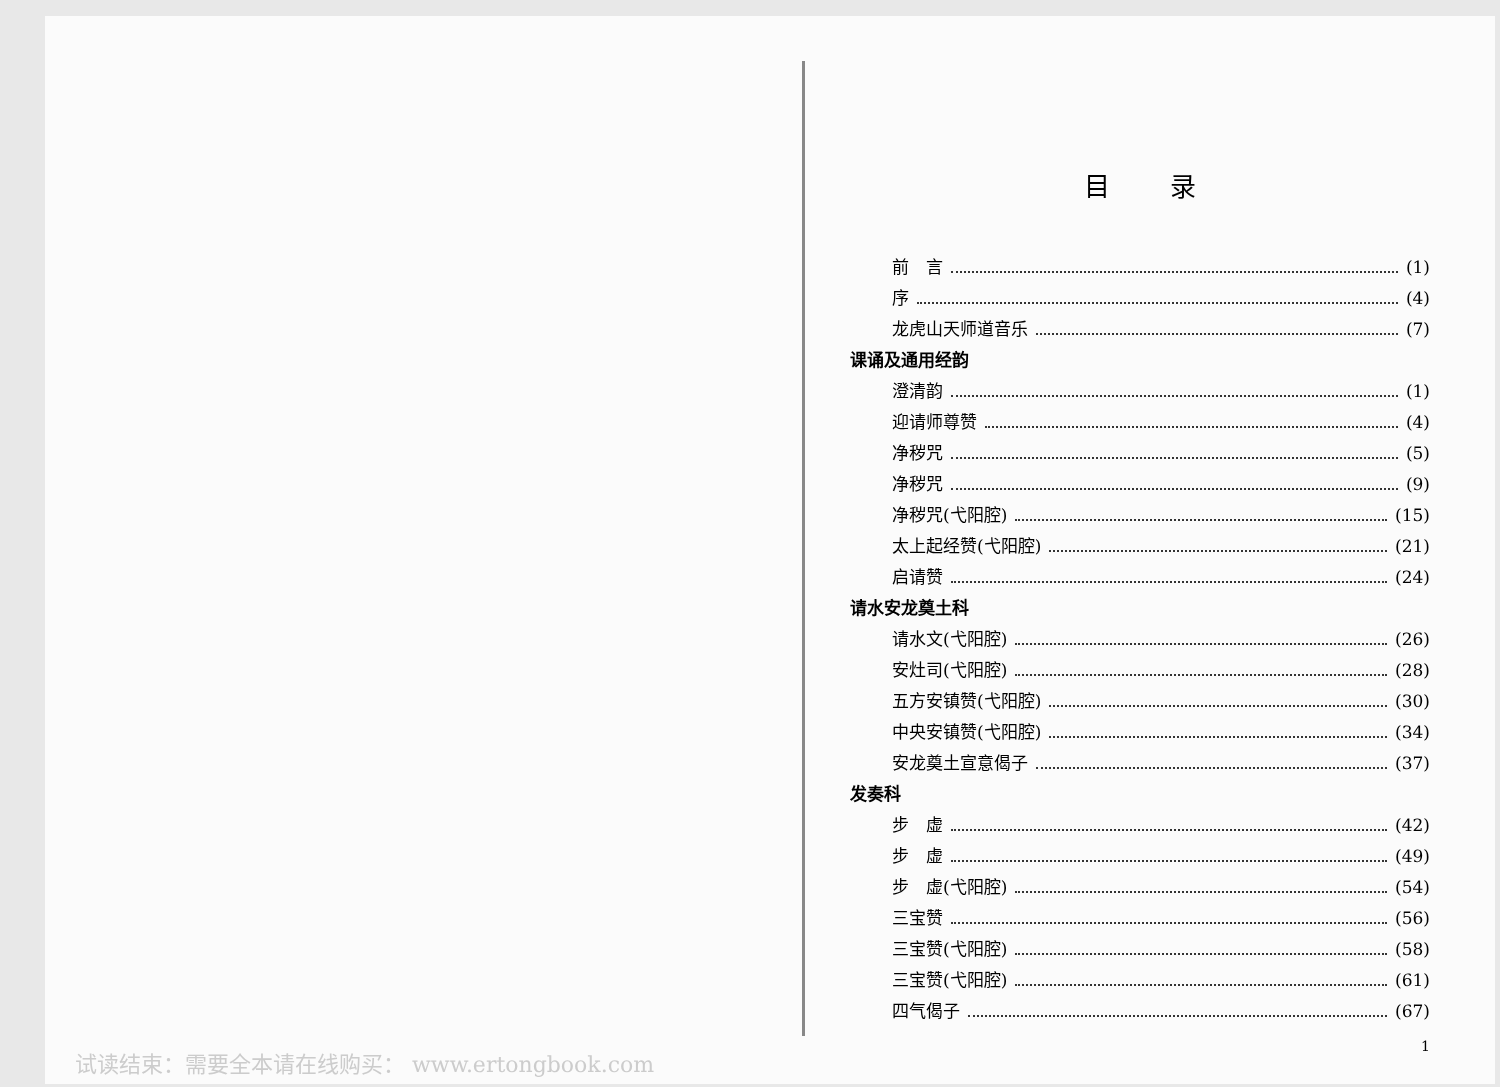目录
前　言 (1)
序 (4)
龙虎山天师道音乐 (7)
课诵及通用经韵
澄清韵 (1)
迎请师尊赞 (4)
净秽咒 (5)
净秽咒 (9)
净秽咒(弋阳腔) (15)
太上起经赞(弋阳腔) (21)
启请赞 (24)
请水安龙奠土科
请水文(弋阳腔) (26)
安灶司(弋阳腔) (28)
五方安镇赞(弋阳腔) (30)
中央安镇赞(弋阳腔) (34)
安龙奠土宣意偈子 (37)
发奏科
步　虚 (42)
步　虚 (49)
步　虚(弋阳腔) (54)
三宝赞 (56)
三宝赞(弋阳腔) (58)
三宝赞(弋阳腔) (61)
四气偈子 (67)
1
试读结束：需要全本请在线购买： www.ertongbook.com